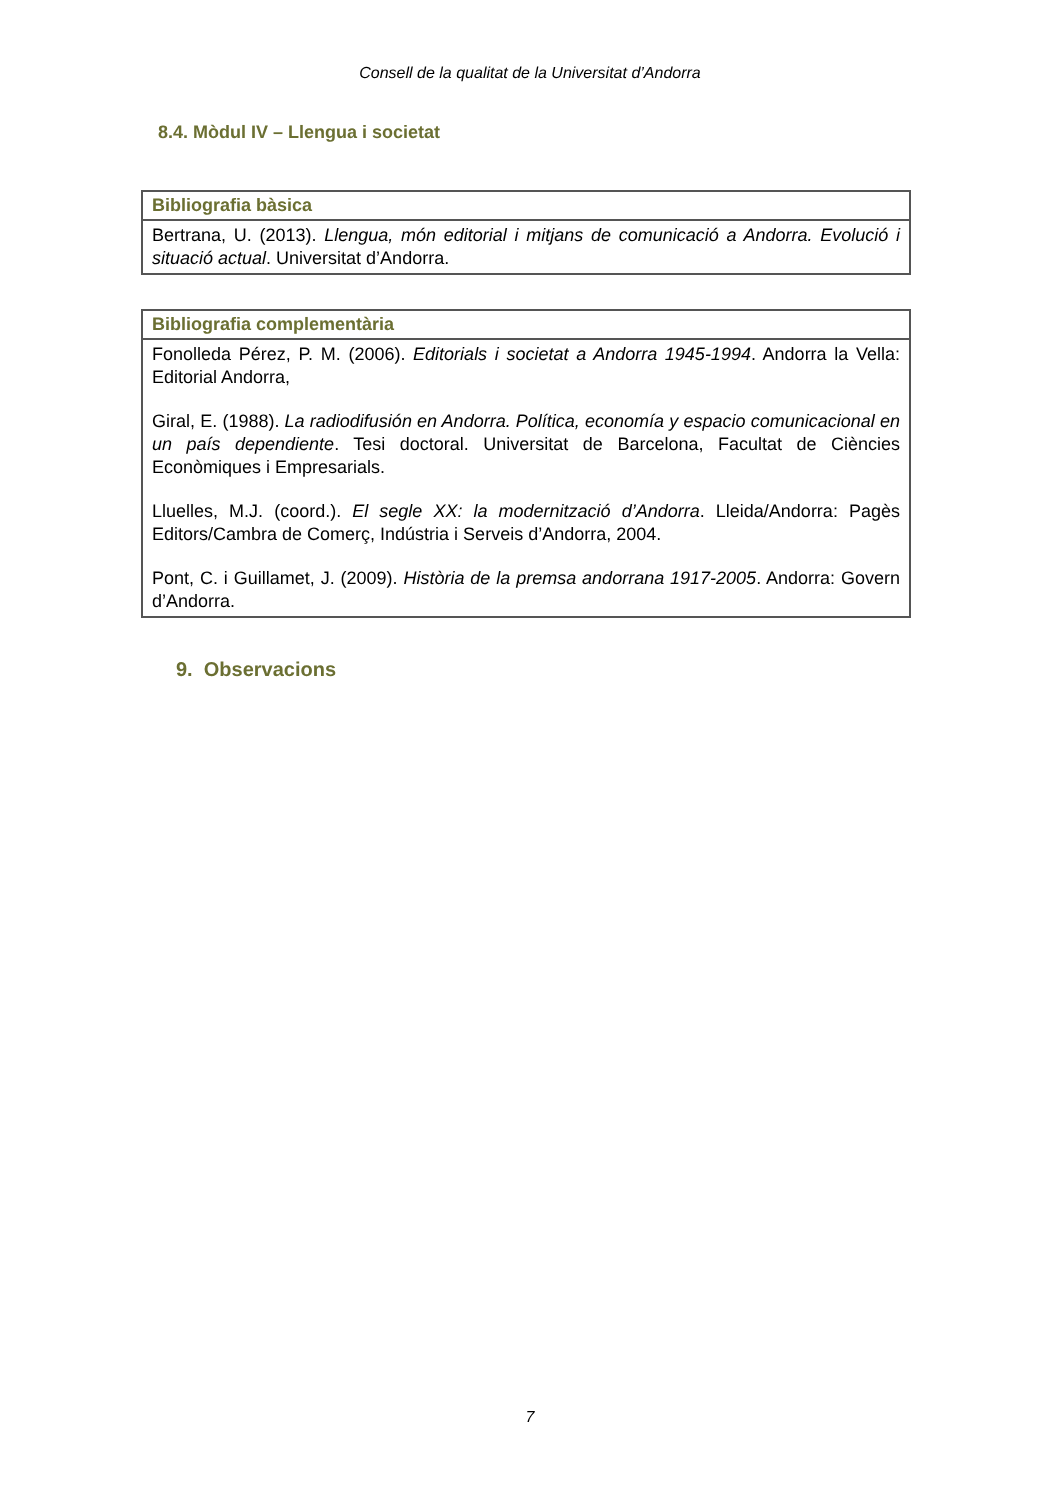Consell de la qualitat de la Universitat d’Andorra
8.4. Mòdul IV – Llengua i societat
| Bibliografia bàsica |
| --- |
| Bertrana, U. (2013). Llengua, món editorial i mitjans de comunicació a Andorra. Evolució i situació actual . Universitat d’Andorra. |
| Bibliografia complementària |
| --- |
| Fonolleda Pérez, P. M. (2006). Editorials i societat a Andorra 1945-1994 . Andorra la Vella: Editorial Andorra, Giral, E. (1988). La radiodifusión en Andorra. Política, economía y espacio comunicacional en un país dependiente . Tesi doctoral. Universitat de Barcelona, Facultat de Ciències Econòmiques i Empresarials. Lluelles, M.J. (coord.). El segle XX: la modernització d’Andorra . Lleida/Andorra: Pagès Editors/Cambra de Comerç, Indústria i Serveis d’Andorra, 2004. Pont, C. i Guillamet, J. (2009). Història de la premsa andorrana 1917-2005 . Andorra: Govern d’Andorra. |
9. Observacions
7